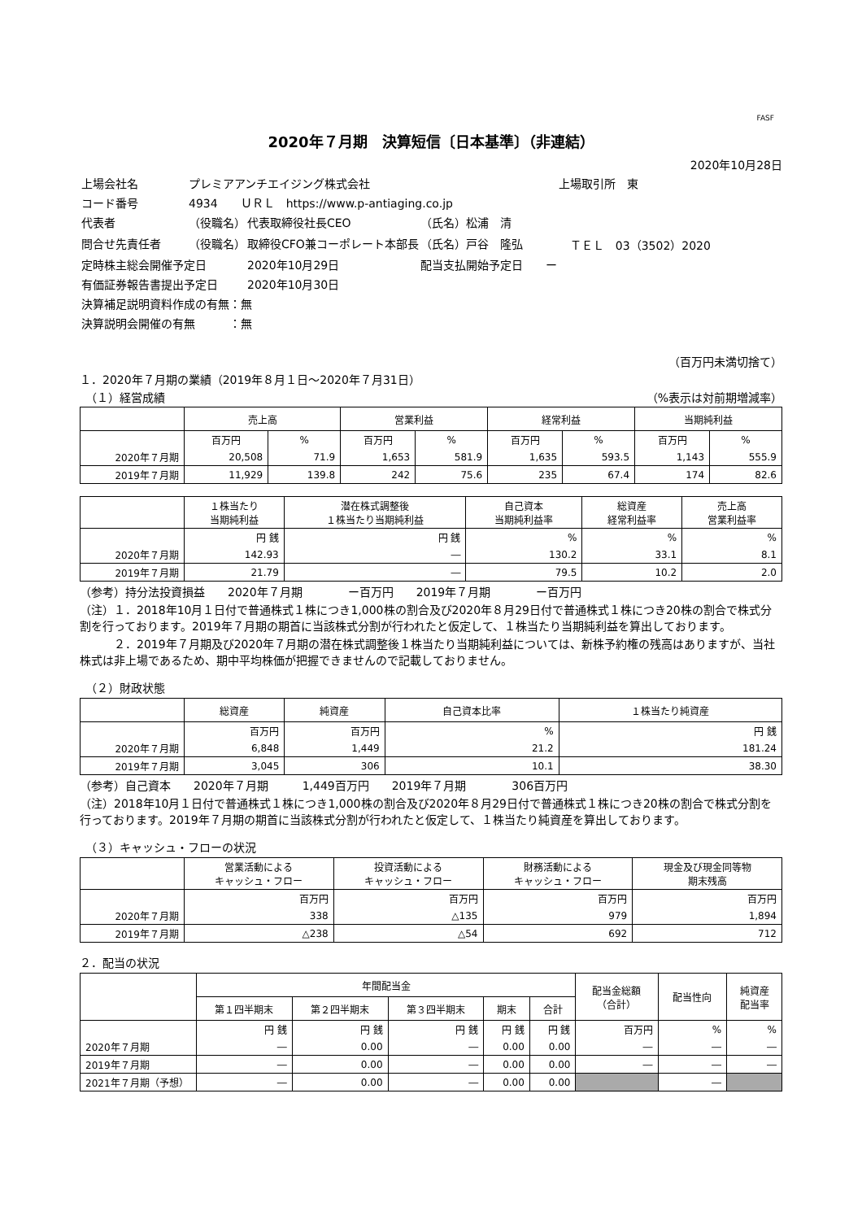FASF
2020年７月期　決算短信〔日本基準〕（非連結）
2020年10月28日
| 上場会社名 | プレミアアンチエイジング株式会社 | | | 上場取引所 東 |
| コード番号 | 4934 ＵＲＬ https://www.p-antiaging.co.jp | | | |
| 代表者 | （役職名） | 代表取締役社長CEO | （氏名）松浦 清 | |
| 問合せ先責任者 | （役職名） | 取締役CFO兼コーポレート本部長 | （氏名）戸谷 隆弘 | ＴＥＬ 03（3502）2020 |
| 定時株主総会開催予定日 | | 2020年10月29日 | 配当支払開始予定日 ー | |
| 有価証券報告書提出予定日 | | 2020年10月30日 | | |
| 決算補足説明資料作成の有無：無 | | | | |
| 決算説明会開催の有無 ：無 | | | | |
（百万円未満切捨て）
１．2020年７月期の業績（2019年８月１日～2020年７月31日）
　（１）経営成績 （%表示は対前期増減率）
| | 売上高 | | 営業利益 | | 経常利益 | | 当期純利益 | |
| --- | --- | --- | --- | --- | --- | --- | --- | --- |
| | 百万円 | % | 百万円 | % | 百万円 | % | 百万円 | % |
| 2020年７月期 | 20,508 | 71.9 | 1,653 | 581.9 | 1,635 | 593.5 | 1,143 | 555.9 |
| 2019年７月期 | 11,929 | 139.8 | 242 | 75.6 | 235 | 67.4 | 174 | 82.6 |
| | １株当たり 当期純利益 | 潜在株式調整後 １株当たり当期純利益 | 自己資本 当期純利益率 | 総資産 経常利益率 | 売上高 営業利益率 |
| --- | --- | --- | --- | --- | --- |
| | 円 銭 | 円 銭 | % | % | % |
| 2020年７月期 | 142.93 | ― | 130.2 | 33.1 | 8.1 |
| 2019年７月期 | 21.79 | ― | 79.5 | 10.2 | 2.0 |
（参考）持分法投資損益　　2020年７月期　　　　ー百万円　　2019年７月期　　　　ー百万円
（注）１．2018年10月１日付で普通株式１株につき1,000株の割合及び2020年８月29日付で普通株式１株につき20株の割合で株式分割を行っております。2019年７月期の期首に当該株式分割が行われたと仮定して、１株当たり当期純利益を算出しております。
　　　２．2019年７月期及び2020年７月期の潜在株式調整後１株当たり当期純利益については、新株予約権の残高はありますが、当社株式は非上場であるため、期中平均株価が把握できませんので記載しておりません。
　（２）財政状態
| | 総資産 | 純資産 | 自己資本比率 | １株当たり純資産 |
| --- | --- | --- | --- | --- |
| | 百万円 | 百万円 | % | 円 銭 |
| 2020年７月期 | 6,848 | 1,449 | 21.2 | 181.24 |
| 2019年７月期 | 3,045 | 306 | 10.1 | 38.30 |
（参考）自己資本　　2020年７月期　　　1,449百万円　　2019年７月期　　　　306百万円
（注）2018年10月１日付で普通株式１株につき1,000株の割合及び2020年８月29日付で普通株式１株につき20株の割合で株式分割を行っております。2019年７月期の期首に当該株式分割が行われたと仮定して、１株当たり純資産を算出しております。
　（３）キャッシュ・フローの状況
| | 営業活動による キャッシュ・フロー | 投資活動による キャッシュ・フロー | 財務活動による キャッシュ・フロー | 現金及び現金同等物 期末残高 |
| --- | --- | --- | --- | --- |
| | 百万円 | 百万円 | 百万円 | 百万円 |
| 2020年７月期 | 338 | △135 | 979 | 1,894 |
| 2019年７月期 | △238 | △54 | 692 | 712 |
２．配当の状況
| | 年間配当金 | | | | | 配当金総額 （合計） | 配当性向 | 純資産 配当率 |
| --- | --- | --- | --- | --- | --- | --- | --- | --- |
| | 第１四半期末 | 第２四半期末 | 第３四半期末 | 期末 | 合計 | | | |
| | 円 銭 | 円 銭 | 円 銭 | 円 銭 | 円 銭 | 百万円 | % | % |
| 2020年７月期 | ― | 0.00 | ― | 0.00 | 0.00 | ― | ― | ― |
| 2019年７月期 | ― | 0.00 | ― | 0.00 | 0.00 | ― | ― | ― |
| 2021年７月期（予想） | ― | 0.00 | ― | 0.00 | 0.00 | | ― | |